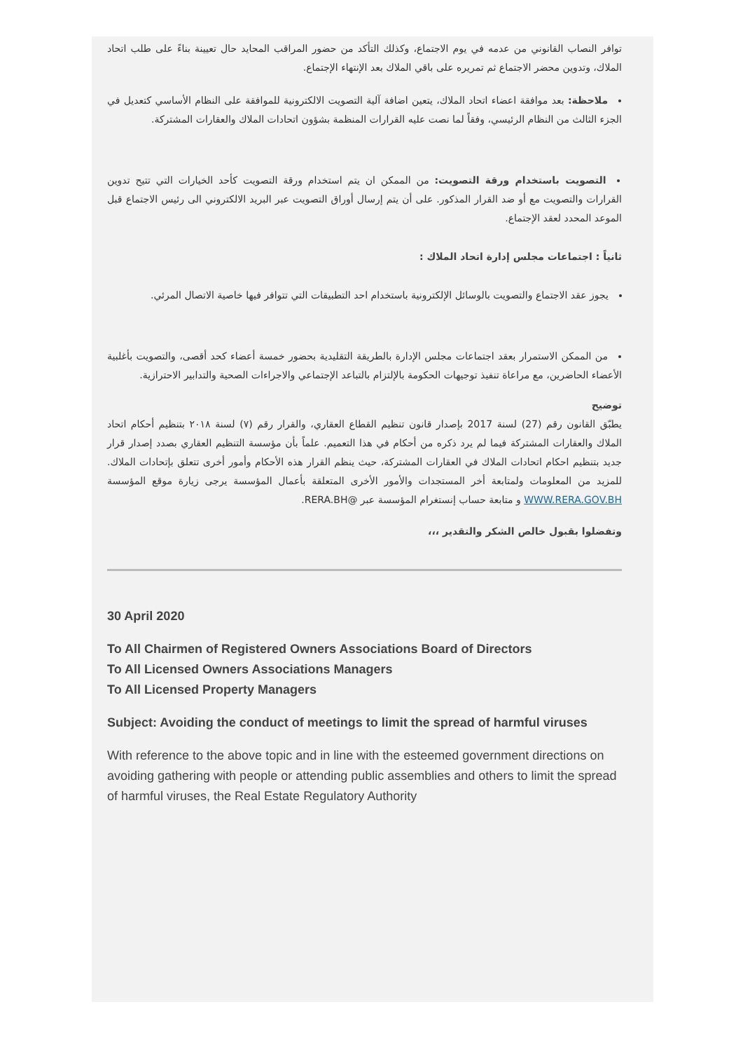توافر النصاب القانوني من عدمه في يوم الاجتماع، وكذلك التأكد من حضور المراقب المحايد حال تعيينة بناءً على طلب اتحاد الملاك، وتدوين محضر الاجتماع ثم تمريره على باقي الملاك بعد الإنتهاء الإجتماع.
ملاحظة: بعد موافقة اعضاء اتحاد الملاك، يتعين اضافة آلية التصويت الالكترونية للموافقة على النظام الأساسي كتعديل في الجزء الثالث من النظام الرئيسي، وفقاً لما نصت عليه القرارات المنظمة بشؤون اتحادات الملاك والعقارات المشتركة.
التصويت باستخدام ورقة التصويت: من الممكن ان يتم استخدام ورقة التصويت كأحد الخيارات التي تتيح تدوين القرارات والتصويت مع أو ضد القرار المذكور. على أن يتم إرسال أوراق التصويت عبر البريد الالكتروني الى رئيس الاجتماع قبل الموعد المحدد لعقد الإجتماع.
ثانياً : اجتماعات مجلس إدارة اتحاد الملاك :
يجوز عقد الاجتماع والتصويت بالوسائل الإلكترونية باستخدام احد التطبيقات التي تتوافر فيها خاصية الاتصال المرئي.
من الممكن الاستمرار بعقد اجتماعات مجلس الإدارة بالطريقة التقليدية بحضور خمسة أعضاء كحد أقصى، والتصويت بأغلبية الأعضاء الحاضرين، مع مراعاة تنفيذ توجيهات الحكومة بالإلتزام بالتباعد الإجتماعي والاجراءات الصحية والتدابير الاحترازية.
توضيح
يطبّق القانون رقم (27) لسنة 2017 بإصدار قانون تنظيم القطاع العقاري، والقرار رقم (٧) لسنة ٢٠١٨ بتنظيم أحكام اتحاد الملاك والعقارات المشتركة فيما لم يرد ذكره من أحكام في هذا التعميم. علماً بأن مؤسسة التنظيم العقاري بصدد إصدار قرار جديد بتنظيم احكام اتحادات الملاك في العقارات المشتركة، حيث ينظم القرار هذه الأحكام وأمور أخرى تتعلق بإتحادات الملاك. للمزيد من المعلومات ولمتابعة أخر المستجدات والأمور الأخرى المتعلقة بأعمال المؤسسة يرجى زيارة موقع المؤسسة WWW.RERA.GOV.BH و متابعة حساب إنستغرام المؤسسة عبر @RERA.BH.
وتفضلوا بقبول خالص الشكر والتقدير ،،،
30 April 2020
To All Chairmen of Registered Owners Associations Board of Directors
To All Licensed Owners Associations Managers
To All Licensed Property Managers
Subject: Avoiding the conduct of meetings to limit the spread of harmful viruses
With reference to the above topic and in line with the esteemed government directions on avoiding gathering with people or attending public assemblies and others to limit the spread of harmful viruses, the Real Estate Regulatory Authority